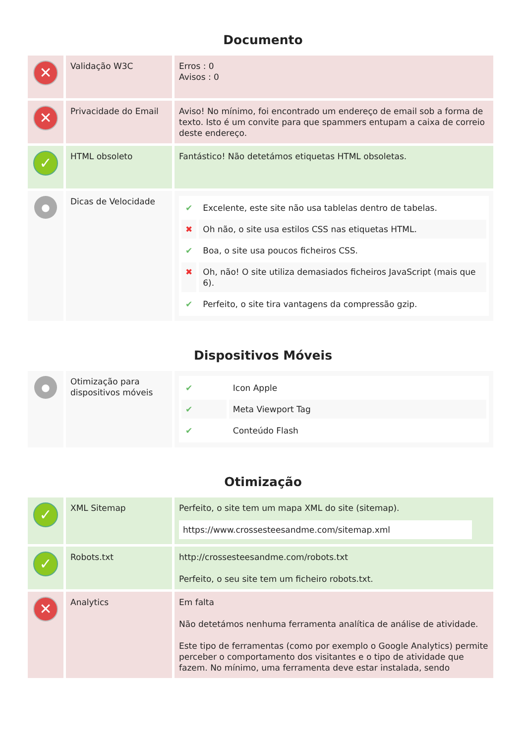Documento
| ✕ | Validação W3C | Erros : 0 Avisos : 0 |
| ✕ | Privacidade do Email | Aviso! No mínimo, foi encontrado um endereço de email sob a forma de texto. Isto é um convite para que spammers entupam a caixa de correio deste endereço. |
| ✓ | HTML obsoleto | Fantástico! Não detetámos etiquetas HTML obsoletas. |
| ● | Dicas de Velocidade | / ✔ / Excelente, este site não usa tablelas dentro de tabelas. / / ✖ / Oh não, o site usa estilos CSS nas etiquetas HTML. / / ✔ / Boa, o site usa poucos ficheiros CSS. / / ✖ / Oh, não! O site utiliza demasiados ficheiros JavaScript (mais que 6). / / ✔ / Perfeito, o site tira vantagens da compressão gzip. / |
Dispositivos Móveis
| ● | Otimização para dispositivos móveis | / ✔ / Icon Apple / / ✔ / Meta Viewport Tag / / ✔ / Conteúdo Flash / |
Otimização
| ✓ | XML Sitemap | Perfeito, o site tem um mapa XML do site (sitemap). https://www.crossesteesandme.com/sitemap.xml |
| ✓ | Robots.txt | http://crossesteesandme.com/robots.txt Perfeito, o seu site tem um ficheiro robots.txt. |
| ✕ | Analytics | Em falta Não detetámos nenhuma ferramenta analítica de análise de atividade. Este tipo de ferramentas (como por exemplo o Google Analytics) permite perceber o comportamento dos visitantes e o tipo de atividade que fazem. No mínimo, uma ferramenta deve estar instalada, sendo |